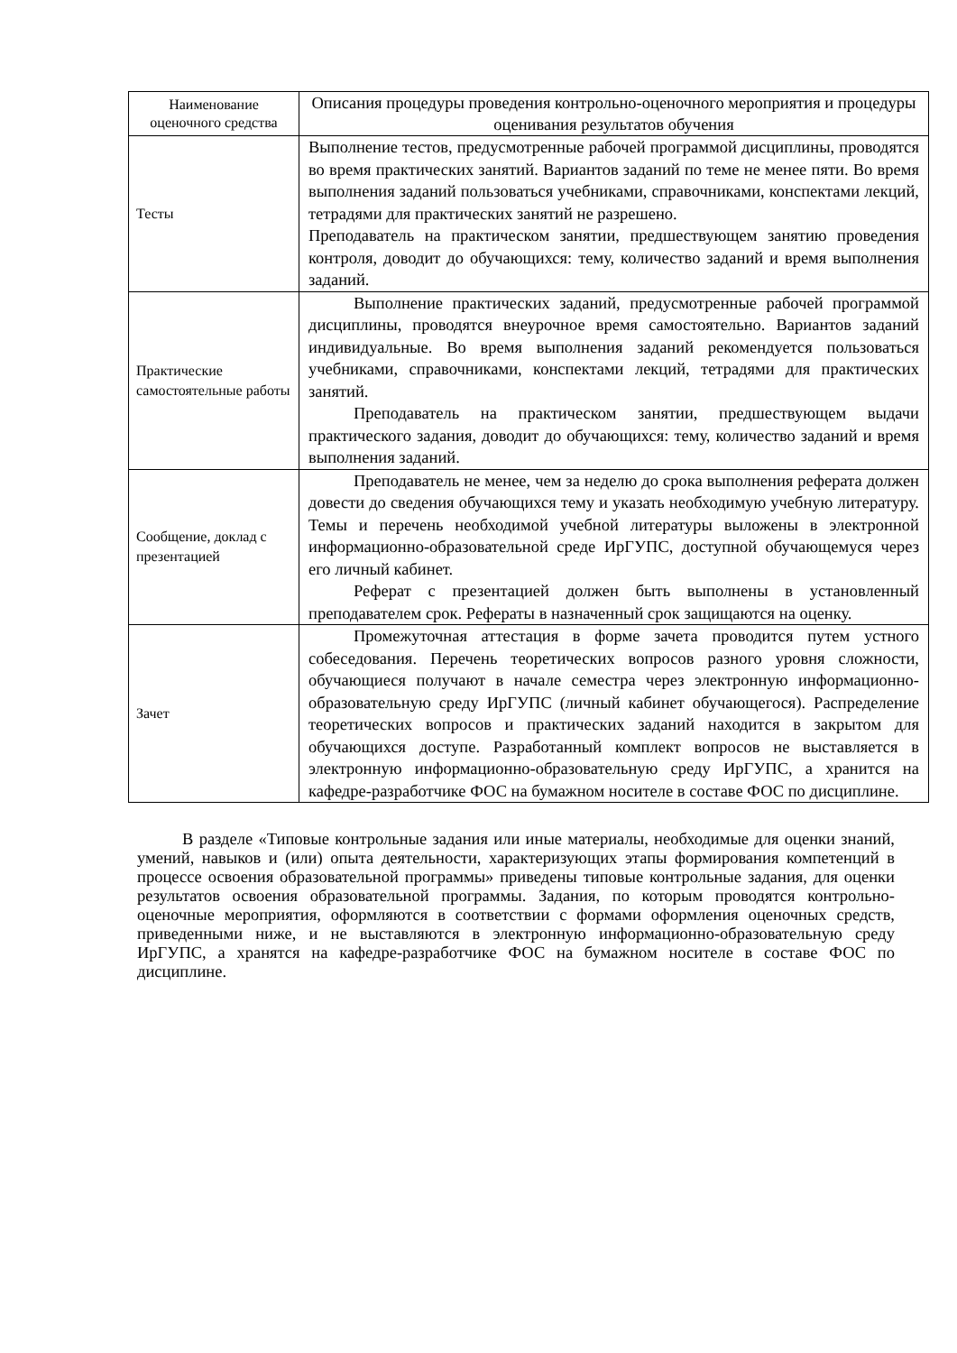| Наименование оценочного средства | Описания процедуры проведения контрольно-оценочного мероприятия и процедуры оценивания результатов обучения |
| --- | --- |
| Тесты | Выполнение тестов, предусмотренные рабочей программой дисциплины, проводятся во время практических занятий. Вариантов заданий по теме не менее пяти. Во время выполнения заданий пользоваться учебниками, справочниками, конспектами лекций, тетрадями для практических занятий не разрешено. Преподаватель на практическом занятии, предшествующем занятию проведения контроля, доводит до обучающихся: тему, количество заданий и время выполнения заданий. |
| Практические самостоятельные работы | Выполнение практических заданий, предусмотренные рабочей программой дисциплины, проводятся внеурочное время самостоятельно. Вариантов заданий индивидуальные. Во время выполнения заданий рекомендуется пользоваться учебниками, справочниками, конспектами лекций, тетрадями для практических занятий. Преподаватель на практическом занятии, предшествующем выдачи практического задания, доводит до обучающихся: тему, количество заданий и время выполнения заданий. |
| Сообщение, доклад с презентацией | Преподаватель не менее, чем за неделю до срока выполнения реферата должен довести до сведения обучающихся тему и указать необходимую учебную литературу. Темы и перечень необходимой учебной литературы выложены в электронной информационно-образовательной среде ИрГУПС, доступной обучающемуся через его личный кабинет. Реферат с презентацией должен быть выполнены в установленный преподавателем срок. Рефераты в назначенный срок защищаются на оценку. |
| Зачет | Промежуточная аттестация в форме зачета проводится путем устного собеседования. Перечень теоретических вопросов разного уровня сложности, обучающиеся получают в начале семестра через электронную информационно-образовательную среду ИрГУПС (личный кабинет обучающегося). Распределение теоретических вопросов и практических заданий находится в закрытом для обучающихся доступе. Разработанный комплект вопросов не выставляется в электронную информационно-образовательную среду ИрГУПС, а хранится на кафедре-разработчике ФОС на бумажном носителе в составе ФОС по дисциплине. |
В разделе «Типовые контрольные задания или иные материалы, необходимые для оценки знаний, умений, навыков и (или) опыта деятельности, характеризующих этапы формирования компетенций в процессе освоения образовательной программы» приведены типовые контрольные задания, для оценки результатов освоения образовательной программы. Задания, по которым проводятся контрольно-оценочные мероприятия, оформляются в соответствии с формами оформления оценочных средств, приведенными ниже, и не выставляются в электронную информационно-образовательную среду ИрГУПС, а хранятся на кафедре-разработчике ФОС на бумажном носителе в составе ФОС по дисциплине.